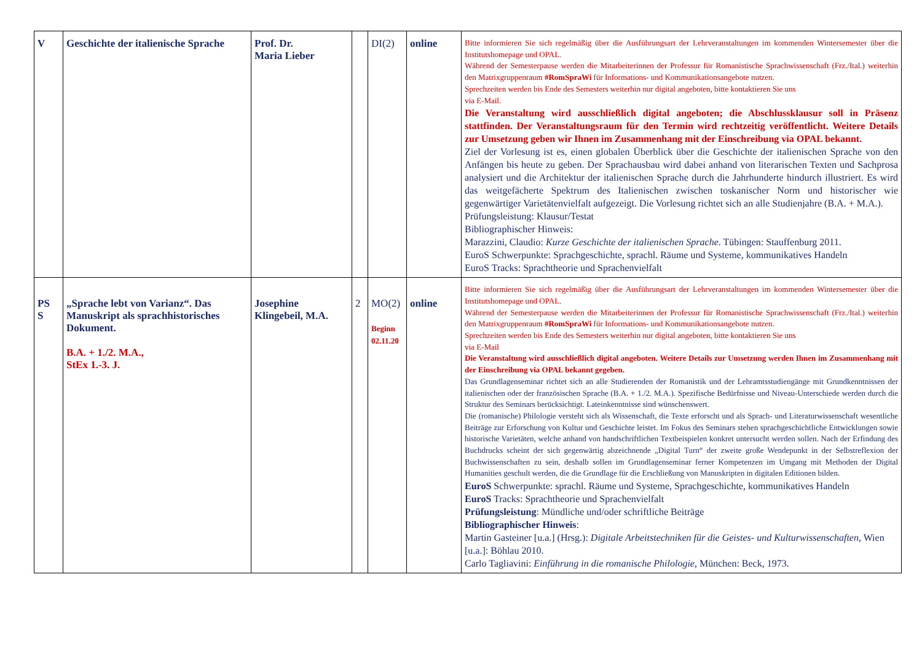| V | Geschichte der italienische Sprache | Prof. Dr. Maria Lieber | | DI(2) | online | Bitte informieren Sie sich regelmäßig über die Ausführungsart der Lehrveranstaltungen im kommenden Wintersemester über die Institutshomepage und OPAL. Während der Semesterpause werden die Mitarbeiterinnen der Professur für Romanistische Sprachwissenschaft (Frz./Ital.) weiterhin den Matrixgruppenraum #RomSpraWi für Informations- und Kommunikationsangebote nutzen. Sprechzeiten werden bis Ende des Semesters weiterhin nur digital angeboten, bitte kontaktieren Sie uns via E-Mail. Die Veranstaltung wird ausschließlich digital angeboten; die Abschlussklausur soll in Präsenz stattfinden. Der Veranstaltungsraum für den Termin wird rechtzeitig veröffentlicht. Weitere Details zur Umsetzung geben wir Ihnen im Zusammenhang mit der Einschreibung via OPAL bekannt. Ziel der Vorlesung ist es, einen globalen Überblick über die Geschichte der italienischen Sprache von den Anfängen bis heute zu geben. Der Sprachausbau wird dabei anhand von literarischen Texten und Sachprosa analysiert und die Architektur der italienischen Sprache durch die Jahrhunderte hindurch illustriert. Es wird das weitgefächerte Spektrum des Italienischen zwischen toskanischer Norm und historischer wie gegenwärtiger Varietätenvielfalt aufgezeigt. Die Vorlesung richtet sich an alle Studienjahre (B.A. + M.A.). Prüfungsleistung: Klausur/Testat Bibliographischer Hinweis: Marazzini, Claudio: Kurze Geschichte der italienischen Sprache . Tübingen: Stauffenburg 2011. EuroS Schwerpunkte: Sprachgeschichte, sprachl. Räume und Systeme, kommunikatives Handeln EuroS Tracks: Sprachtheorie und Sprachenvielfalt |
| PS S | „Sprache lebt von Varianz“. Das Manuskript als sprachhistorisches Dokument. B.A. + 1./2. M.A., StEx 1.-3. J. | Josephine Klingebeil, M.A. | 2 | MO(2) Beginn 02.11.20 | online | Bitte informieren Sie sich regelmäßig über die Ausführungsart der Lehrveranstaltungen im kommenden Wintersemester über die Institutshomepage und OPAL. Während der Semesterpause werden die Mitarbeiterinnen der Professur für Romanistische Sprachwissenschaft (Frz./Ital.) weiterhin den Matrixgruppenraum #RomSpraWi für Informations- und Kommunikationsangebote nutzen. Sprechzeiten werden bis Ende des Semesters weiterhin nur digital angeboten, bitte kontaktieren Sie uns via E-Mail Die Veranstaltung wird ausschließlich digital angeboten. Weitere Details zur Umsetzung werden Ihnen im Zusammenhang mit der Einschreibung via OPAL bekannt gegeben. Das Grundlagenseminar richtet sich an alle Studierenden der Romanistik und der Lehramtsstudiengänge mit Grundkenntnissen der italienischen oder der französischen Sprache (B.A. + 1./2. M.A.). Spezifische Bedürfnisse und Niveau-Unterschiede werden durch die Struktur des Seminars berücksichtigt. Lateinkenntnisse sind wünschenswert. Die (romanische) Philologie versteht sich als Wissenschaft, die Texte erforscht und als Sprach- und Literaturwissenschaft wesentliche Beiträge zur Erforschung von Kultur und Geschichte leistet. Im Fokus des Seminars stehen sprachgeschichtliche Entwicklungen sowie historische Varietäten, welche anhand von handschriftlichen Textbeispielen konkret untersucht werden sollen. Nach der Erfindung des Buchdrucks scheint der sich gegenwärtig abzeichnende „Digital Turn“ der zweite große Wendepunkt in der Selbstreflexion der Buchwissenschaften zu sein, deshalb sollen im Grundlagenseminar ferner Kompetenzen im Umgang mit Methoden der Digital Humanities geschult werden, die die Grundlage für die Erschließung von Manuskripten in digitalen Editionen bilden. EuroS Schwerpunkte: sprachl. Räume und Systeme, Sprachgeschichte, kommunikatives Handeln EuroS Tracks: Sprachtheorie und Sprachenvielfalt Prüfungsleistung : Mündliche und/oder schriftliche Beiträge Bibliographischer Hinweis : Martin Gasteiner [u.a.] (Hrsg.): Digitale Arbeitstechniken für die Geistes- und Kulturwissenschaften , Wien [u.a.]: Böhlau 2010. Carlo Tagliavini: Einführung in die romanische Philologie , München: Beck, 1973. |